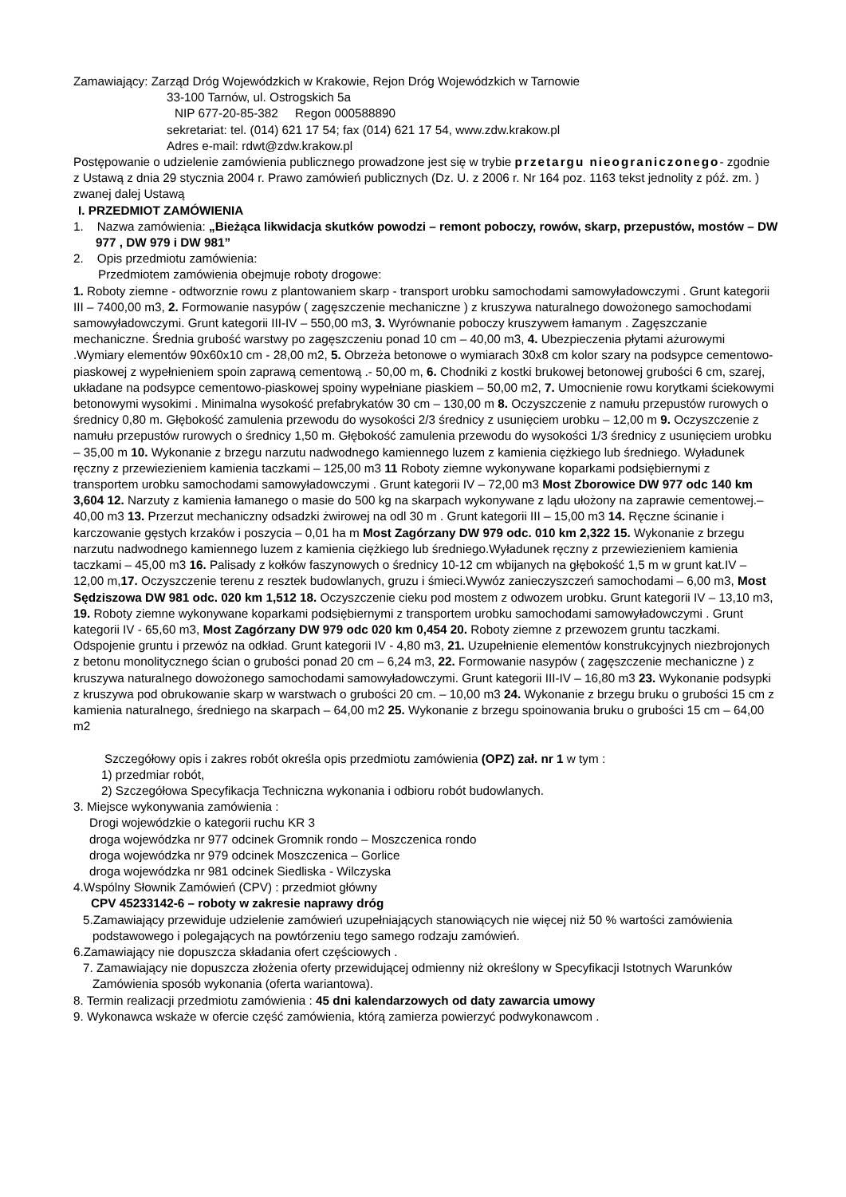Zamawiający: Zarząd Dróg Wojewódzkich w Krakowie, Rejon Dróg Wojewódzkich w Tarnowie
33-100 Tarnów, ul. Ostrogskich 5a
NIP 677-20-85-382 Regon 000588890
sekretariat: tel. (014) 621 17 54; fax (014) 621 17 54, www.zdw.krakow.pl
Adres e-mail: rdwt@zdw.krakow.pl
Postępowanie o udzielenie zamówienia publicznego prowadzone jest się w trybie przetargu nieograniczonego- zgodnie z Ustawą z dnia 29 stycznia 2004 r. Prawo zamówień publicznych (Dz. U. z 2006 r. Nr 164 poz. 1163 tekst jednolity z póź. zm. ) zwanej dalej Ustawą
I. PRZEDMIOT ZAMÓWIENIA
1. Nazwa zamówienia: „Bieżąca likwidacja skutków powodzi – remont poboczy, rowów, skarp, przepustów, mostów – DW 977 , DW 979 i DW 981”
2. Opis przedmiotu zamówienia:
Przedmiotem zamówienia obejmuje roboty drogowe:
1. Roboty ziemne - odtworznie rowu z plantowaniem skarp - transport urobku samochodami samowyładowczymi . Grunt kategorii III – 7400,00 m3, 2. Formowanie nasypów ( zagęszczenie mechaniczne ) z kruszywa naturalnego dowożonego samochodami samowyładowczymi. Grunt kategorii III-IV – 550,00 m3, 3. Wyrównanie poboczy kruszywem łamanym . Zagęszczanie mechaniczne. Średnia grubość warstwy po zagęszczeniu ponad 10 cm – 40,00 m3, 4. Ubezpieczenia płytami ażurowymi .Wymiary elementów 90x60x10 cm - 28,00 m2, 5. Obrzeża betonowe o wymiarach 30x8 cm kolor szary na podsypce cementowo-piaskowej z wypełnieniem spoin zaprawą cementową .- 50,00 m, 6. Chodniki z kostki brukowej betonowej grubości 6 cm, szarej, układane na podsypce cementowo-piaskowej spoiny wypełniane piaskiem – 50,00 m2, 7. Umocnienie rowu korytkami ściekowymi betonowymi wysokimi . Minimalna wysokość prefabrykatów 30 cm – 130,00 m 8. Oczyszczenie z namułu przepustów rurowych o średnicy 0,80 m. Głębokość zamulenia przewodu do wysokości 2/3 średnicy z usunięciem urobku – 12,00 m 9. Oczyszczenie z namułu przepustów rurowych o średnicy 1,50 m. Głębokość zamulenia przewodu do wysokości 1/3 średnicy z usunięciem urobku – 35,00 m 10. Wykonanie z brzegu narzutu nadwodnego kamiennego luzem z kamienia ciężkiego lub średniego. Wyładunek ręczny z przewiezieniem kamienia taczkami – 125,00 m3 11 Roboty ziemne wykonywane koparkami podsiębiernymi z transportem urobku samochodami samowyładowczymi . Grunt kategorii IV – 72,00 m3 Most Zborowice DW 977 odc 140 km 3,604 12. Narzuty z kamienia łamanego o masie do 500 kg na skarpach wykonywane z lądu ułożony na zaprawie cementowej.– 40,00 m3 13. Przerzut mechaniczny odsadzki żwirowej na odl 30 m . Grunt kategorii III – 15,00 m3 14. Ręczne ścinanie i karczowanie gęstych krzaków i poszycia – 0,01 ha m Most Zagórzany DW 979 odc. 010 km 2,322 15. Wykonanie z brzegu narzutu nadwodnego kamiennego luzem z kamienia ciężkiego lub średniego.Wyładunek ręczny z przewiezieniem kamienia taczkami – 45,00 m3 16. Palisady z kołków faszynowych o średnicy 10-12 cm wbijanych na głębokość 1,5 m w grunt kat.IV – 12,00 m,17. Oczyszczenie terenu z resztek budowlanych, gruzu i śmieci.Wywóz zanieczyszczeń samochodami – 6,00 m3, Most Sędziszowa DW 981 odc. 020 km 1,512 18. Oczyszczenie cieku pod mostem z odwozem urobku. Grunt kategorii IV – 13,10 m3, 19. Roboty ziemne wykonywane koparkami podsiębiernymi z transportem urobku samochodami samowyładowczymi . Grunt kategorii IV - 65,60 m3, Most Zagórzany DW 979 odc 020 km 0,454 20. Roboty ziemne z przewozem gruntu taczkami. Odspojenie gruntu i przewóz na odkład. Grunt kategorii IV - 4,80 m3, 21. Uzupełnienie elementów konstrukcyjnych niezbrojonych z betonu monolitycznego ścian o grubości ponad 20 cm – 6,24 m3, 22. Formowanie nasypów ( zagęszczenie mechaniczne ) z kruszywa naturalnego dowożonego samochodami samowyładowczymi. Grunt kategorii III-IV – 16,80 m3 23. Wykonanie podsypki z kruszywa pod obrukowanie skarp w warstwach o grubości 20 cm. – 10,00 m3 24. Wykonanie z brzegu bruku o grubości 15 cm z kamienia naturalnego, średniego na skarpach – 64,00 m2 25. Wykonanie z brzegu spoinowania bruku o grubości 15 cm – 64,00 m2
Szczegółowy opis i zakres robót określa opis przedmiotu zamówienia (OPZ) zał. nr 1 w tym :
1) przedmiar robót,
2) Szczegółowa Specyfikacja Techniczna wykonania i odbioru robót budowlanych.
3. Miejsce wykonywania zamówienia :
Drogi wojewódzkie o kategorii ruchu KR 3
droga wojewódzka nr 977 odcinek Gromnik rondo – Moszczenica rondo
droga wojewódzka nr 979 odcinek Moszczenica – Gorlice
droga wojewódzka nr 981 odcinek Siedliska - Wilczyska
4.Wspólny Słownik Zamówień (CPV) : przedmiot główny
CPV 45233142-6 – roboty w zakresie naprawy dróg
5.Zamawiający przewiduje udzielenie zamówień uzupełniających stanowiących nie więcej niż 50 % wartości zamówienia podstawowego i polegających na powtórzeniu tego samego rodzaju zamówień.
6.Zamawiający nie dopuszcza składania ofert częściowych .
7. Zamawiający nie dopuszcza złożenia oferty przewidującej odmienny niż określony w Specyfikacji Istotnych Warunków Zamówienia sposób wykonania (oferta wariantowa).
8. Termin realizacji przedmiotu zamówienia : 45 dni kalendarzowych od daty zawarcia umowy
9. Wykonawca wskaże w ofercie część zamówienia, którą zamierza powierzyć podwykonawcom .